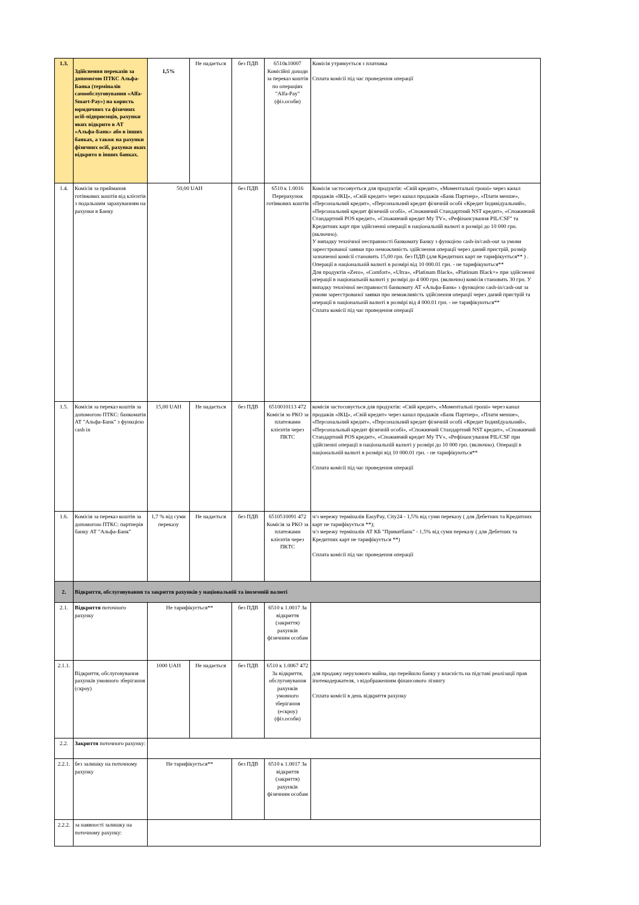| 1.3. | Здійснення переказів за допомогою ПТКС Альфа-Банка (терміналів самообслуговування «Alfa-Smart-Pay») на користь юридичних та фізичних осіб-підприємців, рахунки яких відкрито в АТ «Альфа-Банк» або в інших банках, а також на рахунки фізичних осіб, рахунки яких відкрито в інших банках. | 1,5% | Не надається | без ПДВ | 6510к10007 Комісійні доходи за переказ коштів по операціях "Alfa-Pay" (фіз.особи) | Комісія утримується з платника Сплата комісії під час проведення операції |
| 1.4. | Комісія за приймання готівкових коштів від клієнтів з подальшим зарахуванням на рахунки в Банку | 50,00 UAH | | без ПДВ | 6510 к 1.0016 Перерахунок готівкових коштів | Комісія застосовується для продуктів: «Свій кредит», «Моментальні гроші» через канал продажів «ІКЦ», «Свій кредит» через канал продажів «Банк Партнер», «Плати менше», «Персональний кредит», «Персональний кредит фізичній особі «Кредит Індивідуальний», «Персональний кредит фізичній особі», «Споживчий Стандартний NST кредит», «Споживчий Стандартний POS кредит», «Споживчий кредит My TV», «Рефінансування PIL/CSF" та Кредитних карт при здійсненні операції в національній валюті в розмірі до 10 000 грн. (включно). У випадку технічної несправності банкомату Банку з функцією cash-in/cash-out за умови зареєстрованої заявки про неможливість здійснення операції через даний пристрій, розмір зазначеної комісії становить 15,00 грн. без ПДВ (для Кредитних карт не тарифікується** ) . Операції в національній валюті в розмірі від 10 000.01 грн. - не тарифікуються** Для продуктів «Zero», «Comfort», «Ultra», «Platinum Black», «Platinum Black+» при здійсненні операції в національній валюті у розмірі до 4 000 грн. (включно) комісія становить 30 грн. У випадку технічної несправності банкомату АТ «Альфа-Банк» з функцією cash-in/cash-out за умови зареєстрованої заявки про неможливість здійснення операції через даний пристрій та операції в національній валюті в розмірі від 4 000.01 грн. - не тарифікуються** Сплата комісії під час проведення операції |
| 1.5. | Комісія за переказ коштів за допомогою ПТКС: банкоматів АТ "Альфа-Банк" з функцією cash in | 15,00 UAH | Не надається | без ПДВ | 6510010113 472 Комісія зо РКО за платежами клієнтів через ПКТС | комісія застосовується для продуктів: «Свій кредит», «Моментальні гроші» через канал продажів «ІКЦ», «Свій кредит» через канал продажів «Банк Партнер», «Плати менше», «Персональний кредит», «Персональний кредит фізичній особі «Кредит ІндивІдуальний», «Персональный кредит фізичній особі», «Споживчий Стандартний NST кредит», «Споживчий Стандартний POS кредит», «Споживчий кредит My TV», «Рефінансування PIL/CSF при здійсненні операції в національній валюті у розмірі до 10 000 грн. (включно). Операції в національній валюті в розмірі від 10 000.01 грн. - не тарифікуються** Сплата комісії під час проведення операції |
| 1.6. | Комісія за переказ коштів за допомогою ПТКС: партнерів банку АТ "Альфа-Банк" | 1,7 % від суми переказу | Не надається | без ПДВ | 6510510091 472 Комісія за РКО за платежами клієнтів через ПКТС | ч/з мережу терміналів EasyPay, City24 - 1,5% від суми переказу ( для Дебетних та Кредитних карт не тарифікується **); ч/з мережу терміналів АТ КБ "Приватбанк" - 1,5% від суми переказу ( для Дебетних та Кредитних карт не тарифікується **) Сплата комісії під час проведення операції |
| 2. | Відкриття, обслуговування та закриття рахунків у національній та іноземній валюті | | | | | |
| 2.1. | Відкриття поточного рахунку | Не тарифікується** | | без ПДВ | 6510 к 1.0017 За відкриття (закриття) рахунків фізичним особам | |
| 2.1.1. | Відкриття, обслуговування рахунків умовного зберігання (скроу) | 1000 UAH | Не надається | без ПДВ | 6510 к 1.0067 472 За відкриття, обслуговування рахунків умовного зберігання (ескроу) (фіз.особи) | для продажу нерухомого майна, що перейшло банку у власність на підставі реалізації прав іпотекодержателя, з відображенням фінансового лізингу Сплата комісії в день відкриття рахунку |
| 2.2. | Закриття поточного рахунку: | | | | | |
| 2.2.1. | без залишку на поточному рахунку | Не тарифікується** | | без ПДВ | 6510 к 1.0017 За відкриття (закриття) рахунків фізичним особам | |
| 2.2.2. | за наявності залишку на поточному рахунку: | | | | | |